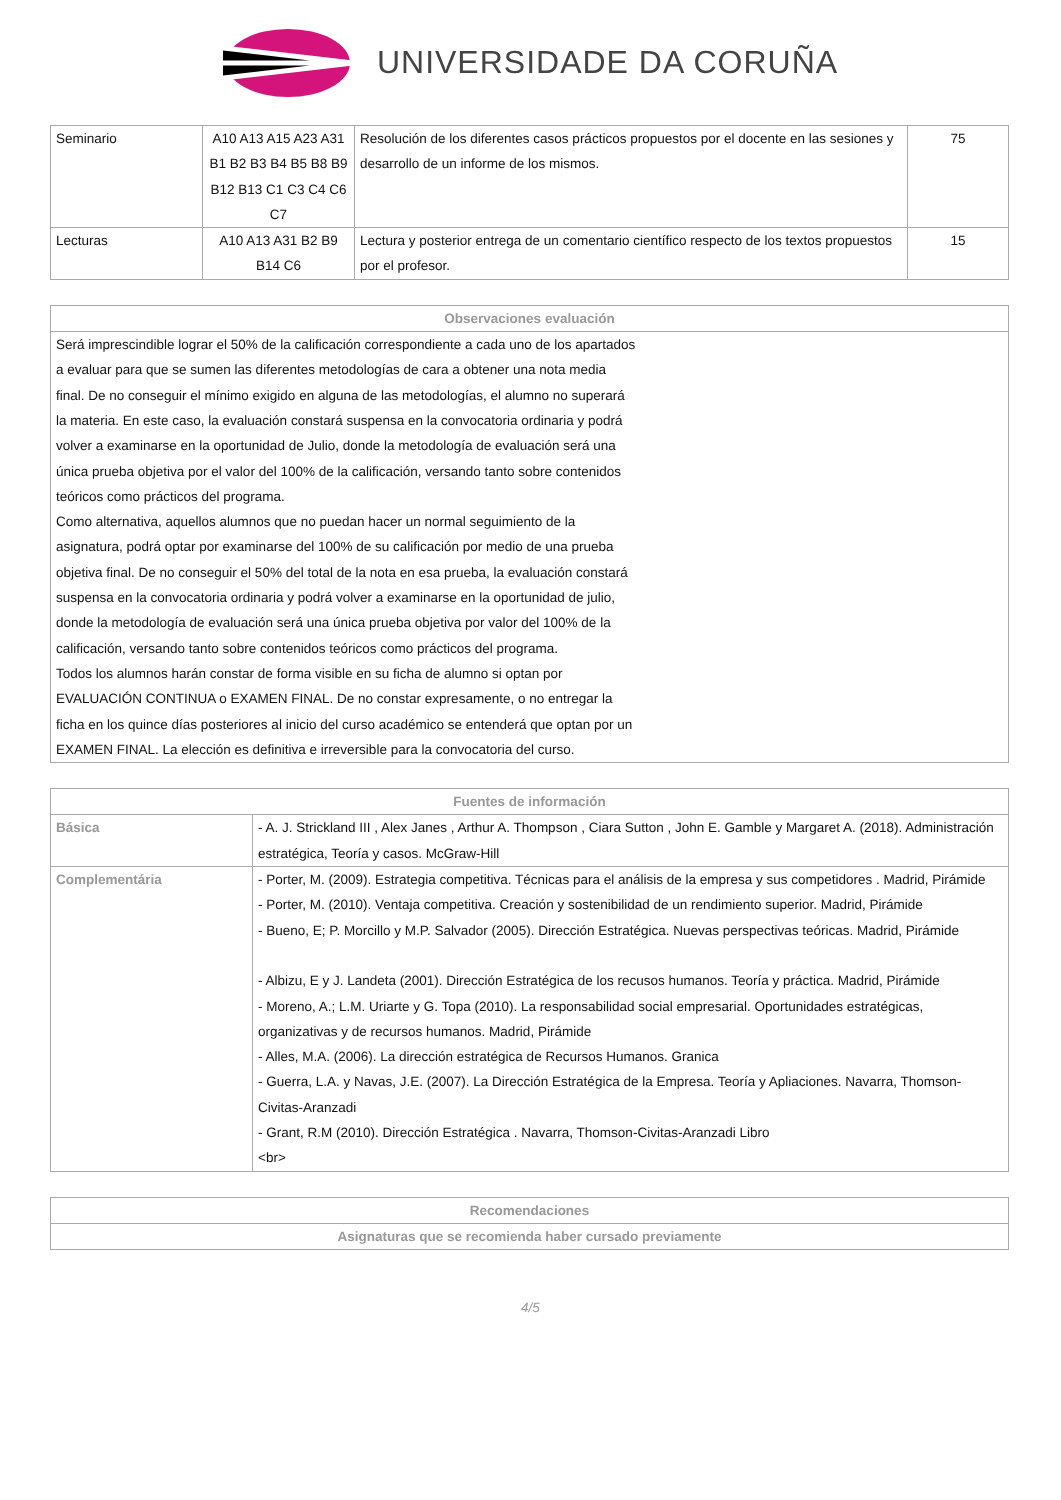UNIVERSIDADE DA CORUÑA
| Seminario | A10 A13 A15 A23 A31 B1 B2 B3 B4 B5 B8 B9 B12 B13 C1 C3 C4 C6 C7 | Resolución de los diferentes casos prácticos propuestos por el docente en las sesiones y desarrollo de un informe de los mismos. | 75 |
| Lecturas | A10 A13 A31 B2 B9 B14 C6 | Lectura y posterior entrega de un comentario científico respecto de los textos propuestos por el profesor. | 15 |
| Observaciones evaluación |
| --- |
| Será imprescindible lograr el 50% de la calificación correspondiente a cada uno de los apartados a evaluar para que se sumen las diferentes metodologías de cara a obtener una nota media final. De no conseguir el mínimo exigido en alguna de las metodologías, el alumno no superará la materia. En este caso, la evaluación constará suspensa en la convocatoria ordinaria y podrá volver a examinarse en la oportunidad de Julio, donde la metodología de evaluación será una única prueba objetiva por el valor del 100% de la calificación, versando tanto sobre contenidos teóricos como prácticos del programa. Como alternativa, aquellos alumnos que no puedan hacer un normal seguimiento de la asignatura, podrá optar por examinarse del 100% de su calificación por medio de una prueba objetiva final. De no conseguir el 50% del total de la nota en esa prueba, la evaluación constará suspensa en la convocatoria ordinaria y podrá volver a examinarse en la oportunidad de julio, donde la metodología de evaluación será una única prueba objetiva por valor del 100% de la calificación, versando tanto sobre contenidos teóricos como prácticos del programa. Todos los alumnos harán constar de forma visible en su ficha de alumno si optan por EVALUACIÓN CONTINUA o EXAMEN FINAL. De no constar expresamente, o no entregar la ficha en los quince días posteriores al inicio del curso académico se entenderá que optan por un EXAMEN FINAL. La elección es definitiva e irreversible para la convocatoria del curso. |
| Fuentes de información | |
| --- | --- |
| Básica | - A. J. Strickland III , Alex Janes , Arthur A. Thompson , Ciara Sutton , John E. Gamble y Margaret A. (2018). Administración estratégica, Teoría y casos. McGraw-Hill |
| Complementária | - Porter, M. (2009). Estrategia competitiva. Técnicas para el análisis de la empresa y sus competidores . Madrid, Pirámide - Porter, M. (2010). Ventaja competitiva. Creación y sostenibilidad de un rendimiento superior. Madrid, Pirámide - Bueno, E; P. Morcillo y M.P. Salvador (2005). Dirección Estratégica. Nuevas perspectivas teóricas. Madrid, Pirámide - Albizu, E y J. Landeta (2001). Dirección Estratégica de los recusos humanos. Teoría y práctica. Madrid, Pirámide - Moreno, A.; L.M. Uriarte y G. Topa (2010). La responsabilidad social empresarial. Oportunidades estratégicas, organizativas y de recursos humanos. Madrid, Pirámide - Alles, M.A. (2006). La dirección estratégica de Recursos Humanos. Granica - Guerra, L.A. y Navas, J.E. (2007). La Dirección Estratégica de la Empresa. Teoría y Apliaciones. Navarra, Thomson-Civitas-Aranzadi - Grant, R.M (2010). Dirección Estratégica . Navarra, Thomson-Civitas-Aranzadi Libro <br> |
| Recomendaciones |
| --- |
| Asignaturas que se recomienda haber cursado previamente |
4/5